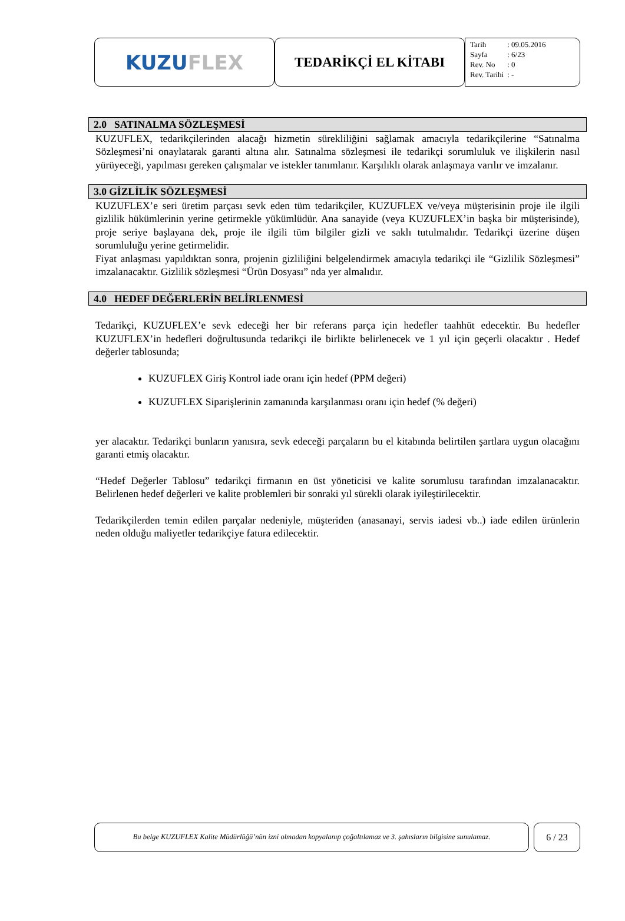KUZU FLEX
TEDARİKÇİ EL KİTABI
| Tarih | : 09.05.2016 |
| Sayfa | : 6/23 |
| Rev. No | : 0 |
| Rev. Tarihi | : - |
2.0 SATINALMA SÖZLEŞMESİ
KUZUFLEX, tedarikçilerinden alacağı hizmetin sürekliliğini sağlamak amacıyla tedarikçilerine “Satınalma Sözleşmesi’ni onaylatarak garanti altına alır. Satınalma sözleşmesi ile tedarikçi sorumluluk ve ilişkilerin nasıl yürüyeceği, yapılması gereken çalışmalar ve istekler tanımlanır. Karşılıklı olarak anlaşmaya varılır ve imzalanır.
3.0 GİZLİLİK SÖZLEŞMESİ
KUZUFLEX’e seri üretim parçası sevk eden tüm tedarikçiler, KUZUFLEX ve/veya müşterisinin proje ile ilgili gizlilik hükümlerinin yerine getirmekle yükümlüdür. Ana sanayide (veya KUZUFLEX’in başka bir müşterisinde), proje seriye başlayana dek, proje ile ilgili tüm bilgiler gizli ve saklı tutulmalıdır. Tedarikçi üzerine düşen sorumluluğu yerine getirmelidir.
Fiyat anlaşması yapıldıktan sonra, projenin gizliliğini belgelendirmek amacıyla tedarikçi ile “Gizlilik Sözleşmesi” imzalanacaktır. Gizlilik sözleşmesi “Ürün Dosyası” nda yer almalıdır.
4.0 HEDEF DEĞERLERİN BELİRLENMESİ
Tedarikçi, KUZUFLEX’e sevk edeceği her bir referans parça için hedefler taahhüt edecektir. Bu hedefler KUZUFLEX’in hedefleri doğrultusunda tedarikçi ile birlikte belirlenecek ve 1 yıl için geçerli olacaktır . Hedef değerler tablosunda;
KUZUFLEX Giriş Kontrol iade oranı için hedef (PPM değeri)
KUZUFLEX Siparişlerinin zamanında karşılanması oranı için hedef (% değeri)
yer alacaktır. Tedarikçi bunların yanısıra, sevk edeceği parçaların bu el kitabında belirtilen şartlara uygun olacağını garanti etmiş olacaktır.
“Hedef Değerler Tablosu” tedarikçi firmanın en üst yöneticisi ve kalite sorumlusu tarafından imzalanacaktır. Belirlenen hedef değerleri ve kalite problemleri bir sonraki yıl sürekli olarak iyileştirilecektir.
Tedarikçilerden temin edilen parçalar nedeniyle, müşteriden (anasanayi, servis iadesi vb..) iade edilen ürünlerin neden olduğu maliyetler tedarikçiye fatura edilecektir.
Bu belge KUZUFLEX Kalite Müdürlüğü’nün izni olmadan kopyalanıp çoğaltılamaz ve 3. şahısların bilgisine sunulamaz.
6 / 23